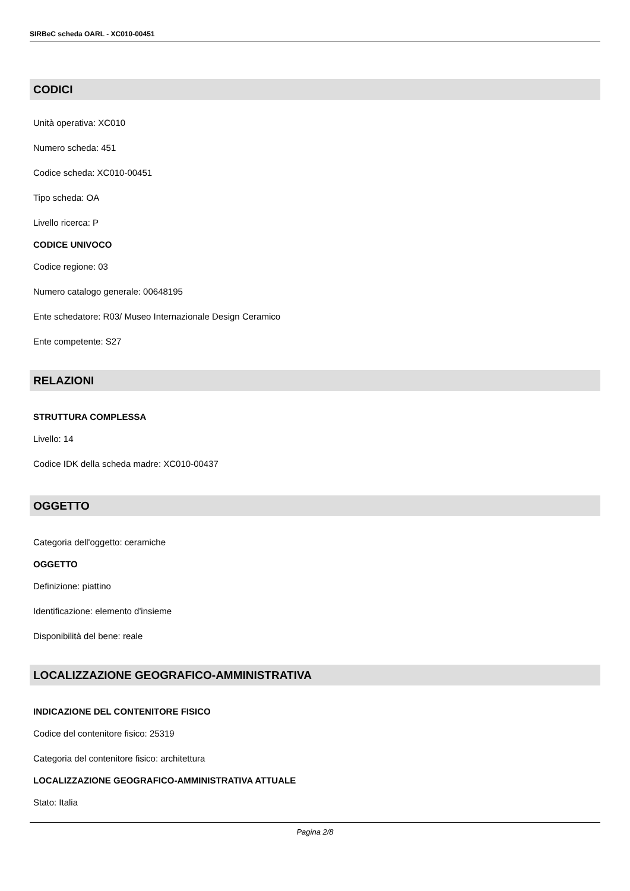SIRBeC scheda OARL - XC010-00451
CODICI
Unità operativa: XC010
Numero scheda: 451
Codice scheda: XC010-00451
Tipo scheda: OA
Livello ricerca: P
CODICE UNIVOCO
Codice regione: 03
Numero catalogo generale: 00648195
Ente schedatore: R03/ Museo Internazionale Design Ceramico
Ente competente: S27
RELAZIONI
STRUTTURA COMPLESSA
Livello: 14
Codice IDK della scheda madre: XC010-00437
OGGETTO
Categoria dell'oggetto: ceramiche
OGGETTO
Definizione: piattino
Identificazione: elemento d'insieme
Disponibilità del bene: reale
LOCALIZZAZIONE GEOGRAFICO-AMMINISTRATIVA
INDICAZIONE DEL CONTENITORE FISICO
Codice del contenitore fisico: 25319
Categoria del contenitore fisico: architettura
LOCALIZZAZIONE GEOGRAFICO-AMMINISTRATIVA ATTUALE
Stato: Italia
Pagina 2/8